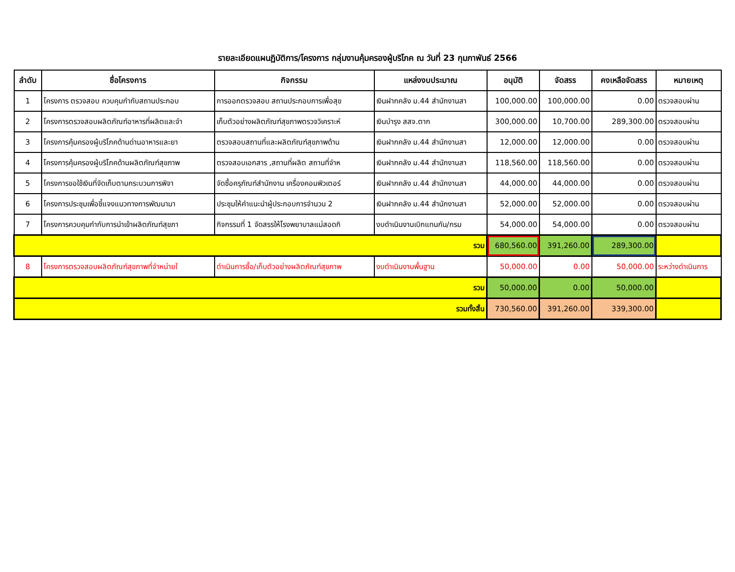รายละเอียดแผนฏิบัติการ/โครงการ กลุ่มงานคุ้มครองผู้บริโภค ณ วันที่ 23 กุมภาพันธ์ 2566
| ลำดับ | ชื่อโครงการ | กิจกรรม | แหล่งงบประมาณ | อนุมัติ | จัดสรร | คงเหลือจัดสรร | หมายเหตุ |
| --- | --- | --- | --- | --- | --- | --- | --- |
| 1 | โครงการ ตรวจสอบ ควบคุมกำกับสถานประกอบ | การออกตรวจสอบ สถานประกอบการเพื่อสุข | เงินฝากคลัง ม.44 สำนักงานสา | 100,000.00 | 100,000.00 | 0.00 | ตรวจสอบผ่าน |
| 2 | โครงการตรวจสอบผลิตภัณฑ์อาหารที่ผลิตและจำ | เก็บตัวอย่างผลิตภัณฑ์สุขภาพตรวจวิเคราะห์ | เงินบำรุง สสจ.ตาก | 300,000.00 | 10,700.00 | 289,300.00 | ตรวจสอบผ่าน |
| 3 | โครงการคุ้มครองผู้บริโภคด้านด่านอาหารและยา | ตรวจสอบสถานที่และผลิตภัณฑ์สุขภาพด้าน | เงินฝากคลัง ม.44 สำนักงานสา | 12,000.00 | 12,000.00 | 0.00 | ตรวจสอบผ่าน |
| 4 | โครงการคุ้มครองผู้บริโภคด้านผลิตภัณฑ์สุขภาพ | ตรวจสอบเอกสาร ,สถานที่ผลิต สถานที่จำห | เงินฝากคลัง ม.44 สำนักงานสา | 118,560.00 | 118,560.00 | 0.00 | ตรวจสอบผ่าน |
| 5 | โครงการขอใช้เงินที่จัดเก็บตามกระบวนการพิจา | จัดซื้อครุภัณฑ์สำนักงาน เครื่องคอมพิวเตอร์ | เงินฝากคลัง ม.44 สำนักงานสา | 44,000.00 | 44,000.00 | 0.00 | ตรวจสอบผ่าน |
| 6 | โครงการประชุมเพื่อชี้แจงแนวทางการพัฒนามา | ประชุมให้คำแนะนำผู้ประกอบการจำนวน 2 | เงินฝากคลัง ม.44 สำนักงานสา | 52,000.00 | 52,000.00 | 0.00 | ตรวจสอบผ่าน |
| 7 | โครงการควบคุมกำกับการนำเข้าผลิตภัณฑ์สุขภา | กิจกรรมที่ 1 จัดสรรให้โรงพยาบาลแม่สอดกิ | งบดำเนินงานเบิกแทนกัน/กรม | 54,000.00 | 54,000.00 | 0.00 | ตรวจสอบผ่าน |
| รวม | | | | 680,560.00 | 391,260.00 | 289,300.00 | |
| 8 | โครงการตรวจสอบผลิตภัณฑ์สุขภาพที่จำหน่ายใ | ดำเนินการซื้อ/เก็บตัวอย่างผลิตภัณฑ์สุขภาพ | งบดำเนินงานพื้นฐาน | 50,000.00 | 0.00 | 50,000.00 | ระหว่างดำเนินการ |
| รวม | | | | 50,000.00 | 0.00 | 50,000.00 | |
| รวมทั้งสิ้น | | | | 730,560.00 | 391,260.00 | 339,300.00 | |